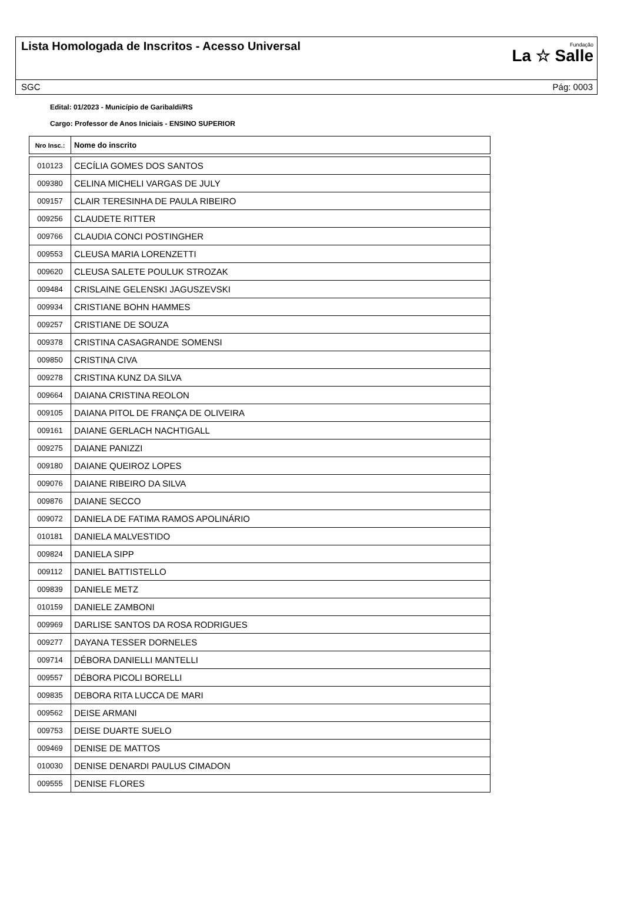Lista Homologada de Inscritos - Acesso Universal
Fundação
La ☆ Salle
SGC Pág: 0003
Edital: 01/2023 - Município de Garibaldi/RS
Cargo: Professor de Anos Iniciais - ENSINO SUPERIOR
| Nro Insc.: | Nome do inscrito |
| --- | --- |
| 010123 | CECÍLIA GOMES DOS SANTOS |
| 009380 | CELINA MICHELI VARGAS DE JULY |
| 009157 | CLAIR TERESINHA DE PAULA RIBEIRO |
| 009256 | CLAUDETE RITTER |
| 009766 | CLAUDIA CONCI POSTINGHER |
| 009553 | CLEUSA MARIA LORENZETTI |
| 009620 | CLEUSA SALETE POULUK STROZAK |
| 009484 | CRISLAINE GELENSKI JAGUSZEVSKI |
| 009934 | CRISTIANE BOHN HAMMES |
| 009257 | CRISTIANE DE SOUZA |
| 009378 | CRISTINA CASAGRANDE SOMENSI |
| 009850 | CRISTINA CIVA |
| 009278 | CRISTINA KUNZ DA SILVA |
| 009664 | DAIANA CRISTINA REOLON |
| 009105 | DAIANA PITOL DE FRANÇA DE OLIVEIRA |
| 009161 | DAIANE GERLACH NACHTIGALL |
| 009275 | DAIANE PANIZZI |
| 009180 | DAIANE QUEIROZ LOPES |
| 009076 | DAIANE RIBEIRO DA SILVA |
| 009876 | DAIANE SECCO |
| 009072 | DANIELA DE FATIMA RAMOS APOLINÁRIO |
| 010181 | DANIELA MALVESTIDO |
| 009824 | DANIELA SIPP |
| 009112 | DANIEL BATTISTELLO |
| 009839 | DANIELE METZ |
| 010159 | DANIELE ZAMBONI |
| 009969 | DARLISE SANTOS DA ROSA RODRIGUES |
| 009277 | DAYANA TESSER DORNELES |
| 009714 | DÉBORA DANIELLI MANTELLI |
| 009557 | DÉBORA PICOLI BORELLI |
| 009835 | DEBORA RITA LUCCA DE MARI |
| 009562 | DEISE ARMANI |
| 009753 | DEISE DUARTE SUELO |
| 009469 | DENISE DE MATTOS |
| 010030 | DENISE DENARDI PAULUS CIMADON |
| 009555 | DENISE FLORES |